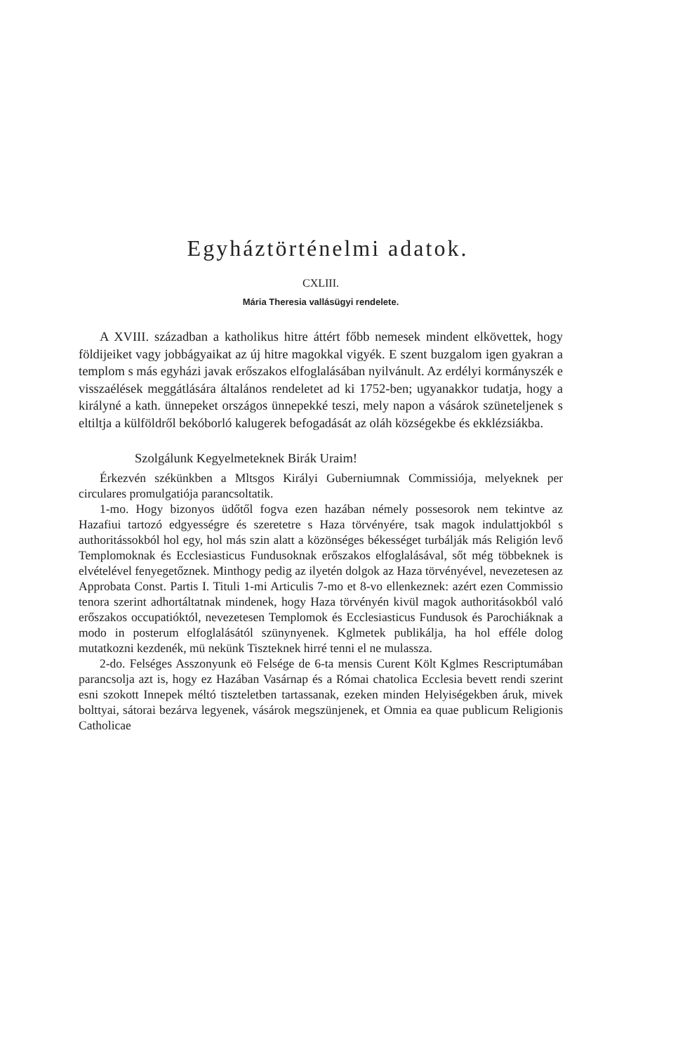Egyháztörténelmi adatok.
CXLIII.
Mária Theresia vallásügyi rendelete.
A XVIII. században a katholikus hitre áttért főbb nemesek mindent elkövettek, hogy földijeiket vagy jobbágyaikat az új hitre magokkal vigyék. E szent buzgalom igen gyakran a templom s más egyházi javak erőszakos elfoglalásában nyilvánult. Az erdélyi kormányszék e visszaélések meggátlására általános rendeletet ad ki 1752-ben; ugyanakkor tudatja, hogy a királyné a kath. ünnepeket országos ünnepekké teszi, mely napon a vásárok szüneteljenek s eltiltja a külföldről bekóborló kalugerek befogadását az oláh községekbe és ekklézsiákba.
Szolgálunk Kegyelmeteknek Birák Uraim!
Érkezvén székünkben a Mltsgos Királyi Guberniumnak Commissiója, melyeknek per circulares promulgatiója parancsoltatik.
1-mo. Hogy bizonyos üdőtől fogva ezen hazában némely possesorok nem tekintve az Hazafiui tartozó edgyességre és szeretetre s Haza törvényére, tsak magok indulattjokból s authoritássokból hol egy, hol más szin alatt a közönséges békességet turbálják más Religión levő Templomoknak és Ecclesiasticus Fundusoknak erőszakos elfoglalásával, sőt még többeknek is elvételével fenyegetőznek. Minthogy pedig az ilyetén dolgok az Haza törvényével, nevezetesen az Approbata Const. Partis I. Tituli 1-mi Articulis 7-mo et 8-vo ellenkeznek: azért ezen Commissio tenora szerint adhortáltatnak mindenek, hogy Haza törvényén kivül magok authoritásokból való erőszakos occupatióktól, nevezetesen Templomok és Ecclesiasticus Fundusok és Parochiáknak a modo in posterum elfoglalásától szünynyenek. Kglmetek publikálja, ha hol efféle dolog mutatkozni kezdenék, mü nekünk Tiszteknek hirré tenni el ne mulassza.
2-do. Felséges Asszonyunk eö Felsége de 6-ta mensis Curent Költ Kglmes Rescriptumában parancsolja azt is, hogy ez Hazában Vasárnap és a Római chatolica Ecclesia bevett rendi szerint esni szokott Innepek méltó tiszteletben tartassanak, ezeken minden Helyiségekben áruk, mivek bolttyai, sátorai bezárva legyenek, vásárok megszünjenek, et Omnia ea quae publicum Religionis Catholicae